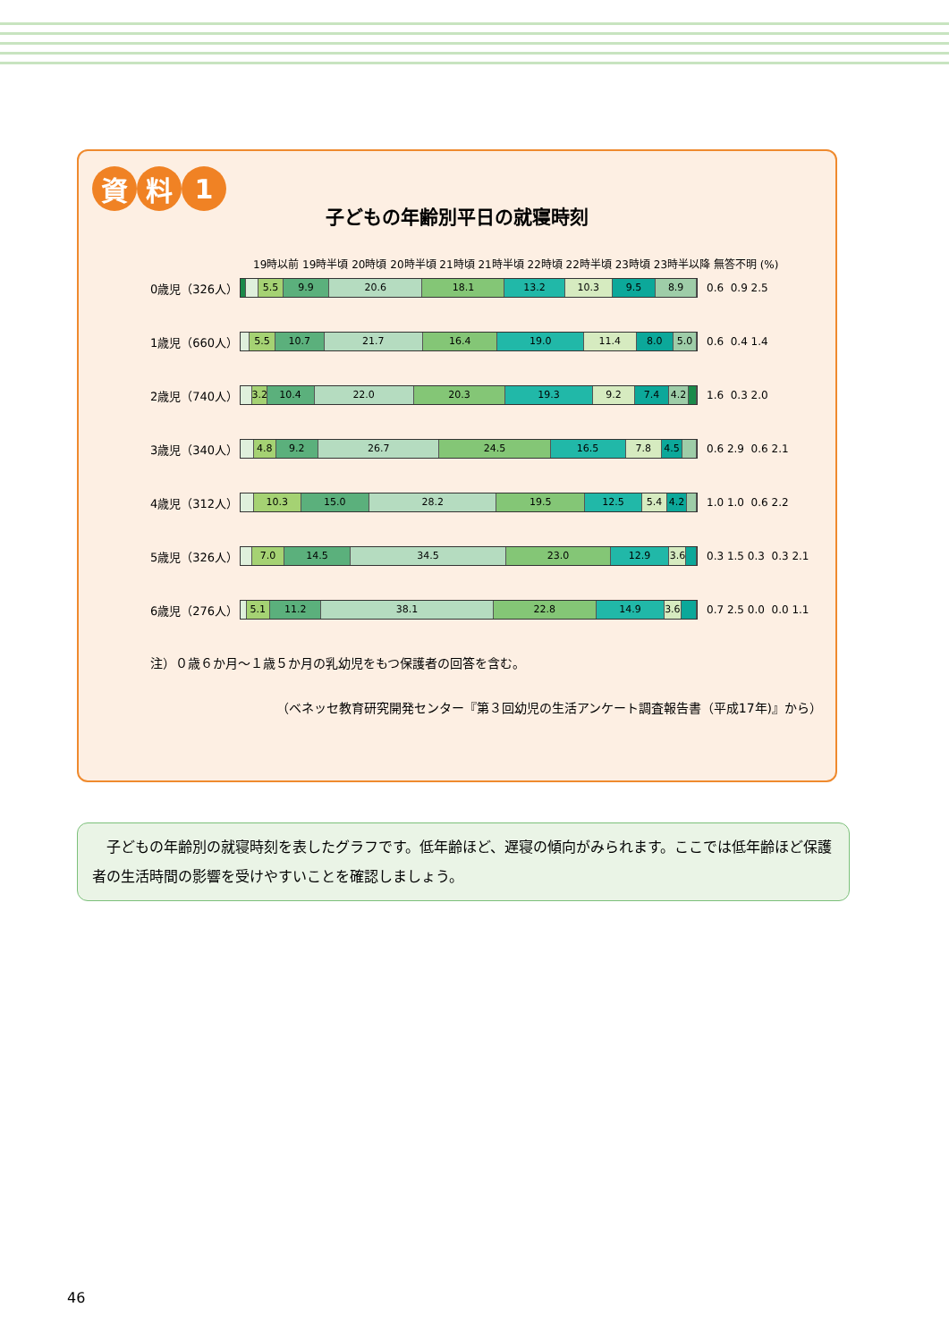資料 1
子どもの年齢別平日の就寝時刻
19時以前 19時半頃 20時頃 20時半頃 21時頃 21時半頃 22時頃 22時半頃 23時頃 23時半以降 無答不明 (%)
0歳児（326人）
5.5 9.9 20.6 18.1 13.2 10.3 9.5 8.9
0.6 0.9 2.5
1歳児（660人）
5.5 10.7 21.7 16.4 19.0 11.4 8.0 5.0
0.6 0.4 1.4
2歳児（740人）
3.2 10.4 22.0 20.3 19.3 9.2 7.4 4.2
1.6 0.3 2.0
3歳児（340人）
4.8 9.2 26.7 24.5 16.5 7.8 4.5
0.6 2.9 0.6 2.1
4歳児（312人）
10.3 15.0 28.2 19.5 12.5 5.4 4.2
1.0 1.0 0.6 2.2
5歳児（326人）
7.0 14.5 34.5 23.0 12.9 3.6
0.3 1.5 0.3 0.3 2.1
6歳児（276人）
5.1 11.2 38.1 22.8 14.9 3.6
0.7 2.5 0.0 0.0 1.1
注）０歳６か月～１歳５か月の乳幼児をもつ保護者の回答を含む。
（ベネッセ教育研究開発センター『第３回幼児の生活アンケート調査報告書（平成17年)』から）
　子どもの年齢別の就寝時刻を表したグラフです。低年齢ほど、遅寝の傾向がみられます。ここでは低年齢ほど保護者の生活時間の影響を受けやすいことを確認しましょう。
46